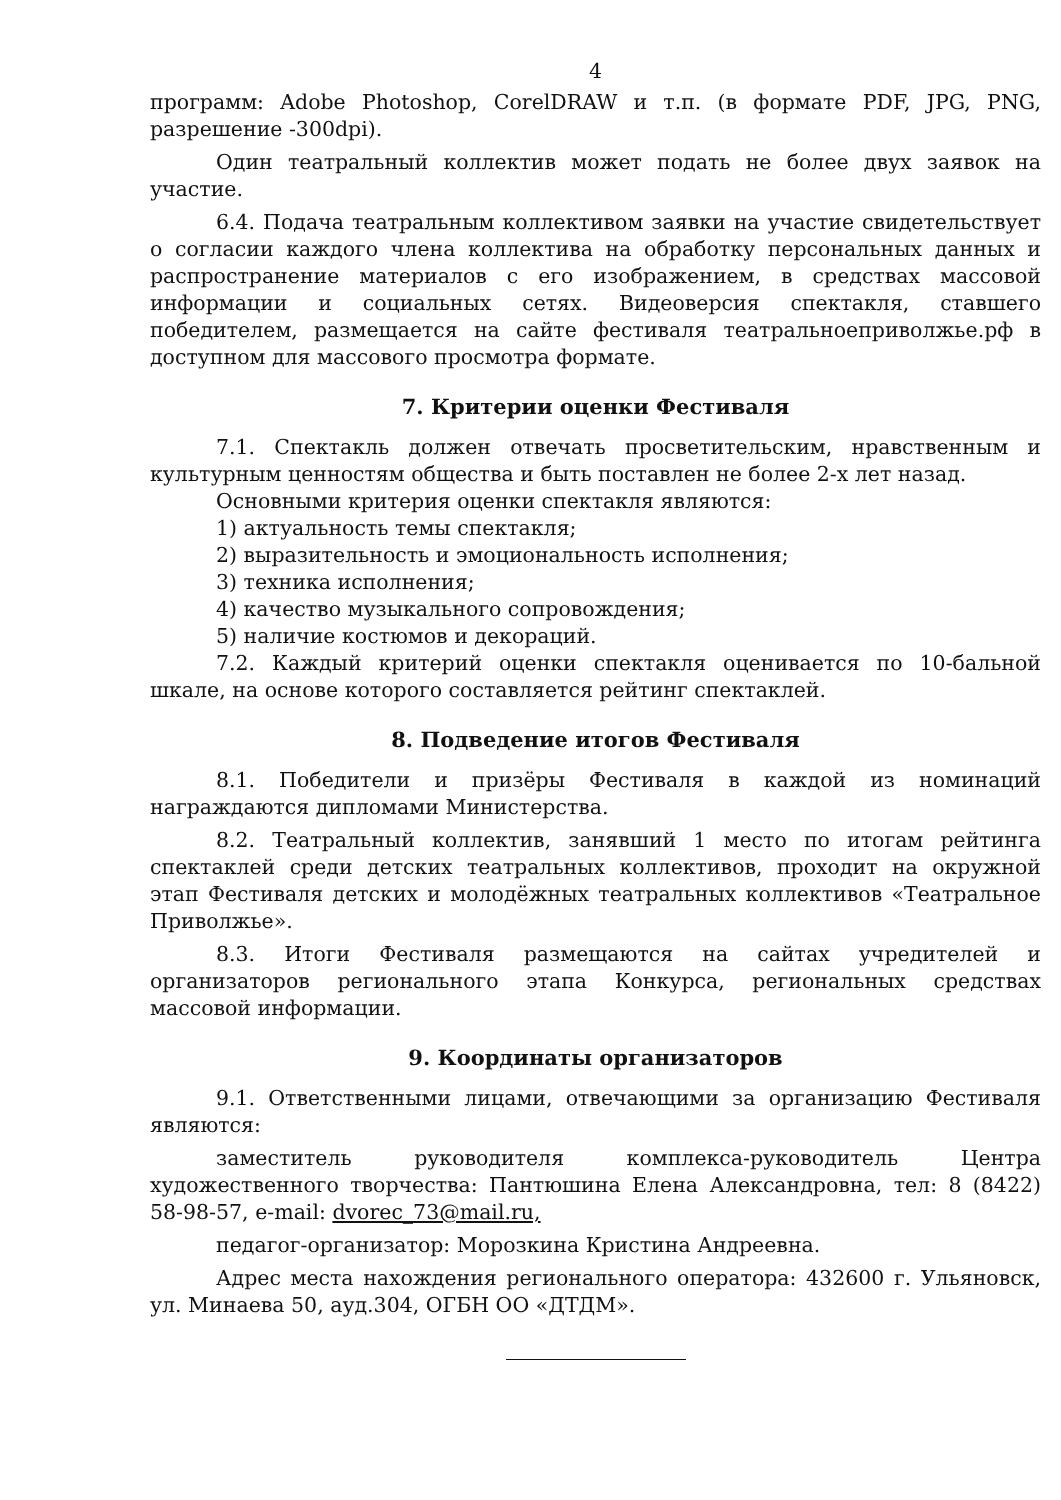4
программ: Adobe Photoshop, CorelDRAW и т.п. (в формате PDF, JPG, PNG, разрешение -300dpi).
Один театральный коллектив может подать не более двух заявок на участие.
6.4. Подача театральным коллективом заявки на участие свидетельствует о согласии каждого члена коллектива на обработку персональных данных и распространение материалов с его изображением, в средствах массовой информации и социальных сетях. Видеоверсия спектакля, ставшего победителем, размещается на сайте фестиваля театральноеприволжье.рф в доступном для массового просмотра формате.
7. Критерии оценки Фестиваля
7.1. Спектакль должен отвечать просветительским, нравственным и культурным ценностям общества и быть поставлен не более 2-х лет назад.
Основными критерия оценки спектакля являются:
1) актуальность темы спектакля;
2) выразительность и эмоциональность исполнения;
3) техника исполнения;
4) качество музыкального сопровождения;
5) наличие костюмов и декораций.
7.2. Каждый критерий оценки спектакля оценивается по 10-бальной шкале, на основе которого составляется рейтинг спектаклей.
8. Подведение итогов Фестиваля
8.1. Победители и призёры Фестиваля в каждой из номинаций награждаются дипломами Министерства.
8.2. Театральный коллектив, занявший 1 место по итогам рейтинга спектаклей среди детских театральных коллективов, проходит на окружной этап Фестиваля детских и молодёжных театральных коллективов «Театральное Приволжье».
8.3. Итоги Фестиваля размещаются на сайтах учредителей и организаторов регионального этапа Конкурса, региональных средствах массовой информации.
9. Координаты организаторов
9.1. Ответственными лицами, отвечающими за организацию Фестиваля являются:
заместитель руководителя комплекса-руководитель Центра художественного творчества: Пантюшина Елена Александровна, тел: 8 (8422) 58-98-57, e-mail: dvorec_73@mail.ru,
педагог-организатор: Морозкина Кристина Андреевна.
Адрес места нахождения регионального оператора: 432600 г. Ульяновск, ул. Минаева 50, ауд.304, ОГБН ОО «ДТДМ».